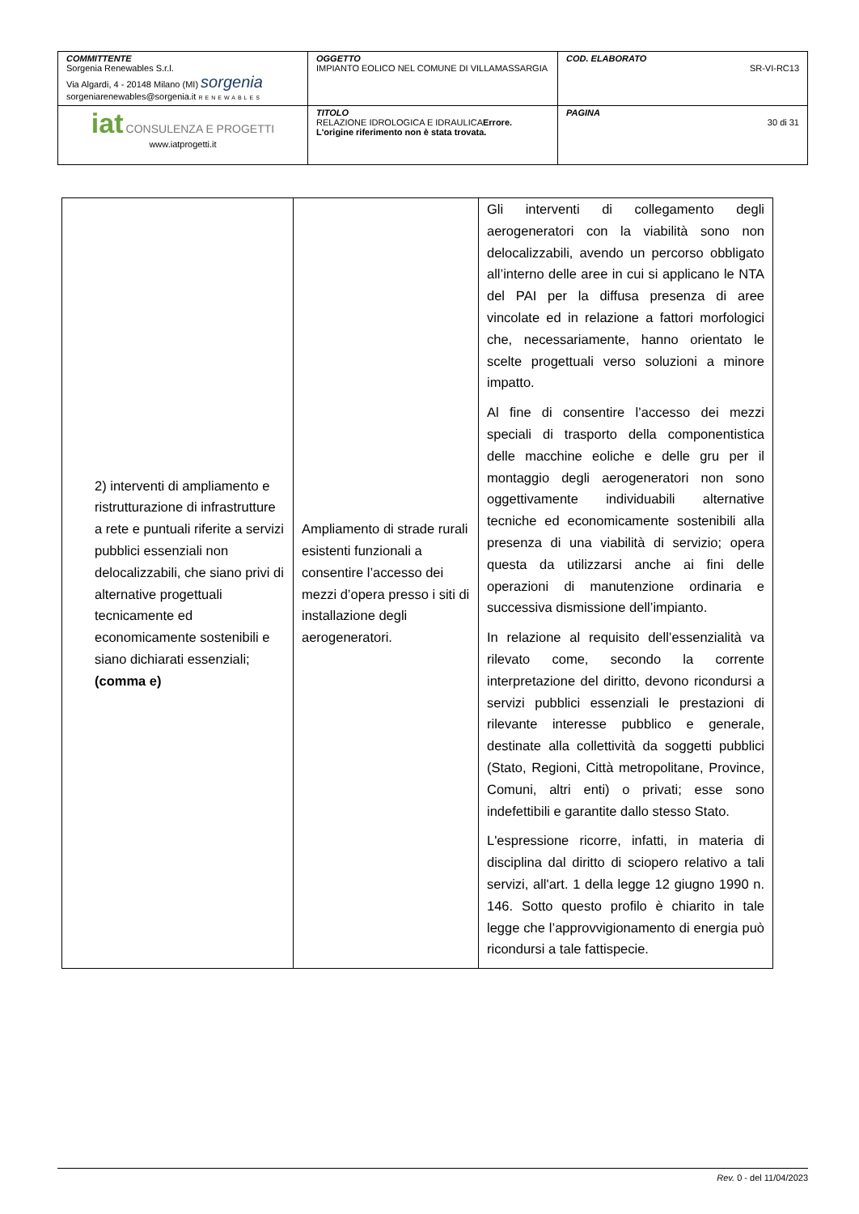| COMMITTENTE Sorgenia Renewables S.r.l. Via Algardi, 4 - 20148 Milano (MI) sorgenia sorgeniarenewables@sorgenia.it RENEWABLES | OGGETTO IMPIANTO EOLICO NEL COMUNE DI VILLAMASSARGIA | COD. ELABORATO SR-VI-RC13 |
| iat CONSULENZA E PROGETTI www.iatprogetti.it | TITOLO RELAZIONE IDROLOGICA E IDRAULICA Errore. L'origine riferimento non è stata trovata. | PAGINA 30 di 31 |
| 2) interventi di ampliamento e ristrutturazione di infrastrutture a rete e puntuali riferite a servizi pubblici essenziali non delocalizzabili, che siano privi di alternative progettuali tecnicamente ed economicamente sostenibili e siano dichiarati essenziali; (comma e) | Ampliamento di strade rurali esistenti funzionali a consentire l’accesso dei mezzi d’opera presso i siti di installazione degli aerogeneratori. | Gli interventi di collegamento degli aerogeneratori con la viabilità sono non delocalizzabili, avendo un percorso obbligato all’interno delle aree in cui si applicano le NTA del PAI per la diffusa presenza di aree vincolate ed in relazione a fattori morfologici che, necessariamente, hanno orientato le scelte progettuali verso soluzioni a minore impatto. Al fine di consentire l’accesso dei mezzi speciali di trasporto della componentistica delle macchine eoliche e delle gru per il montaggio degli aerogeneratori non sono oggettivamente individuabili alternative tecniche ed economicamente sostenibili alla presenza di una viabilità di servizio; opera questa da utilizzarsi anche ai fini delle operazioni di manutenzione ordinaria e successiva dismissione dell’impianto. In relazione al requisito dell’essenzialità va rilevato come, secondo la corrente interpretazione del diritto, devono ricondursi a servizi pubblici essenziali le prestazioni di rilevante interesse pubblico e generale, destinate alla collettività da soggetti pubblici (Stato, Regioni, Città metropolitane, Province, Comuni, altri enti) o privati; esse sono indefettibili e garantite dallo stesso Stato. L'espressione ricorre, infatti, in materia di disciplina dal diritto di sciopero relativo a tali servizi, all'art. 1 della legge 12 giugno 1990 n. 146. Sotto questo profilo è chiarito in tale legge che l’approvvigionamento di energia può ricondursi a tale fattispecie. |
Rev. 0 - del 11/04/2023